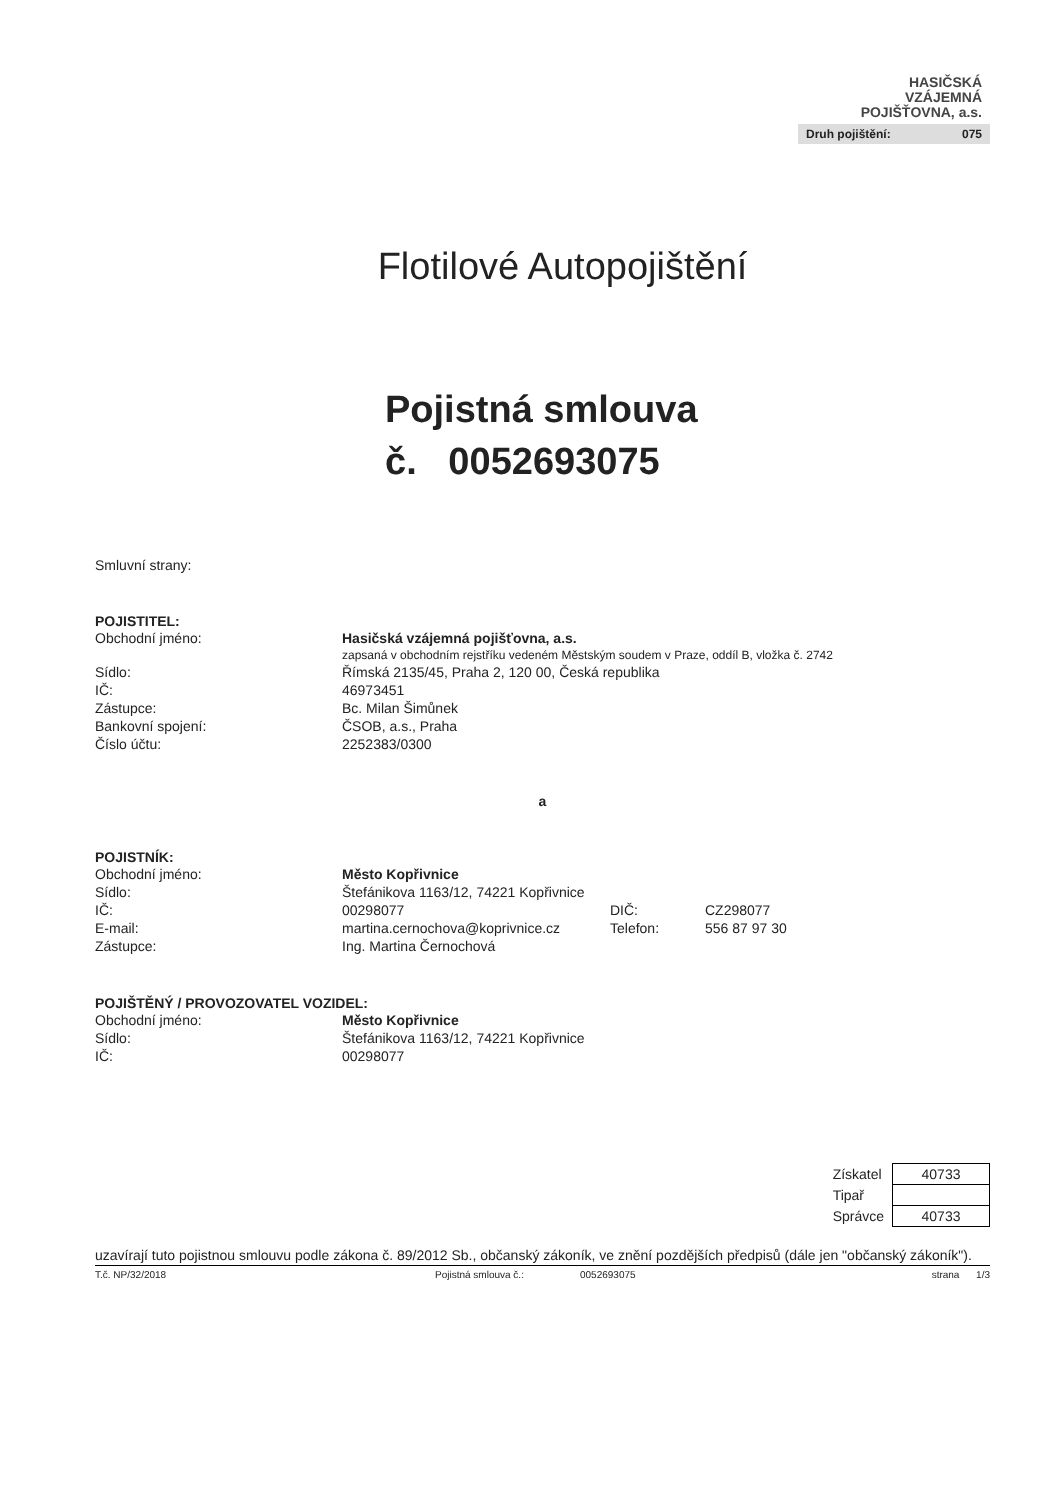HASIČSKÁ
VZÁJEMNÁ
POJIŠŤOVNA, a.s.
Druh pojištění: 075
Flotilové Autopojištění
Pojistná smlouva
č. 0052693075
Smluvní strany:
POJISTITEL:
| Obchodní jméno: | Hasičská vzájemná pojišťovna, a.s. |
| | zapsaná v obchodním rejstříku vedeném Městským soudem v Praze, oddíl B, vložka č. 2742 |
| Sídlo: | Římská 2135/45, Praha 2, 120 00, Česká republika |
| IČ: | 46973451 |
| Zástupce: | Bc. Milan Šimůnek |
| Bankovní spojení: | ČSOB, a.s., Praha |
| Číslo účtu: | 2252383/0300 |
a
POJISTNÍK:
| Obchodní jméno: | Město Kopřivnice | | |
| Sídlo: | Štefánikova 1163/12, 74221 Kopřivnice | | |
| IČ: | 00298077 | DIČ: | CZ298077 |
| E-mail: | martina.cernochova@koprivnice.cz | Telefon: | 556 87 97 30 |
| Zástupce: | Ing. Martina Černochová | | |
POJIŠTĚNÝ / PROVOZOVATEL VOZIDEL:
| Obchodní jméno: | Město Kopřivnice |
| Sídlo: | Štefánikova 1163/12, 74221 Kopřivnice |
| IČ: | 00298077 |
| Získatel | 40733 |
| Tipař | |
| Správce | 40733 |
uzavírají tuto pojistnou smlouvu podle zákona č. 89/2012 Sb., občanský zákoník, ve znění pozdějších předpisů (dále jen "občanský zákoník").
T.č. NP/32/2018 Pojistná smlouva č.: 0052693075 strana 1/3